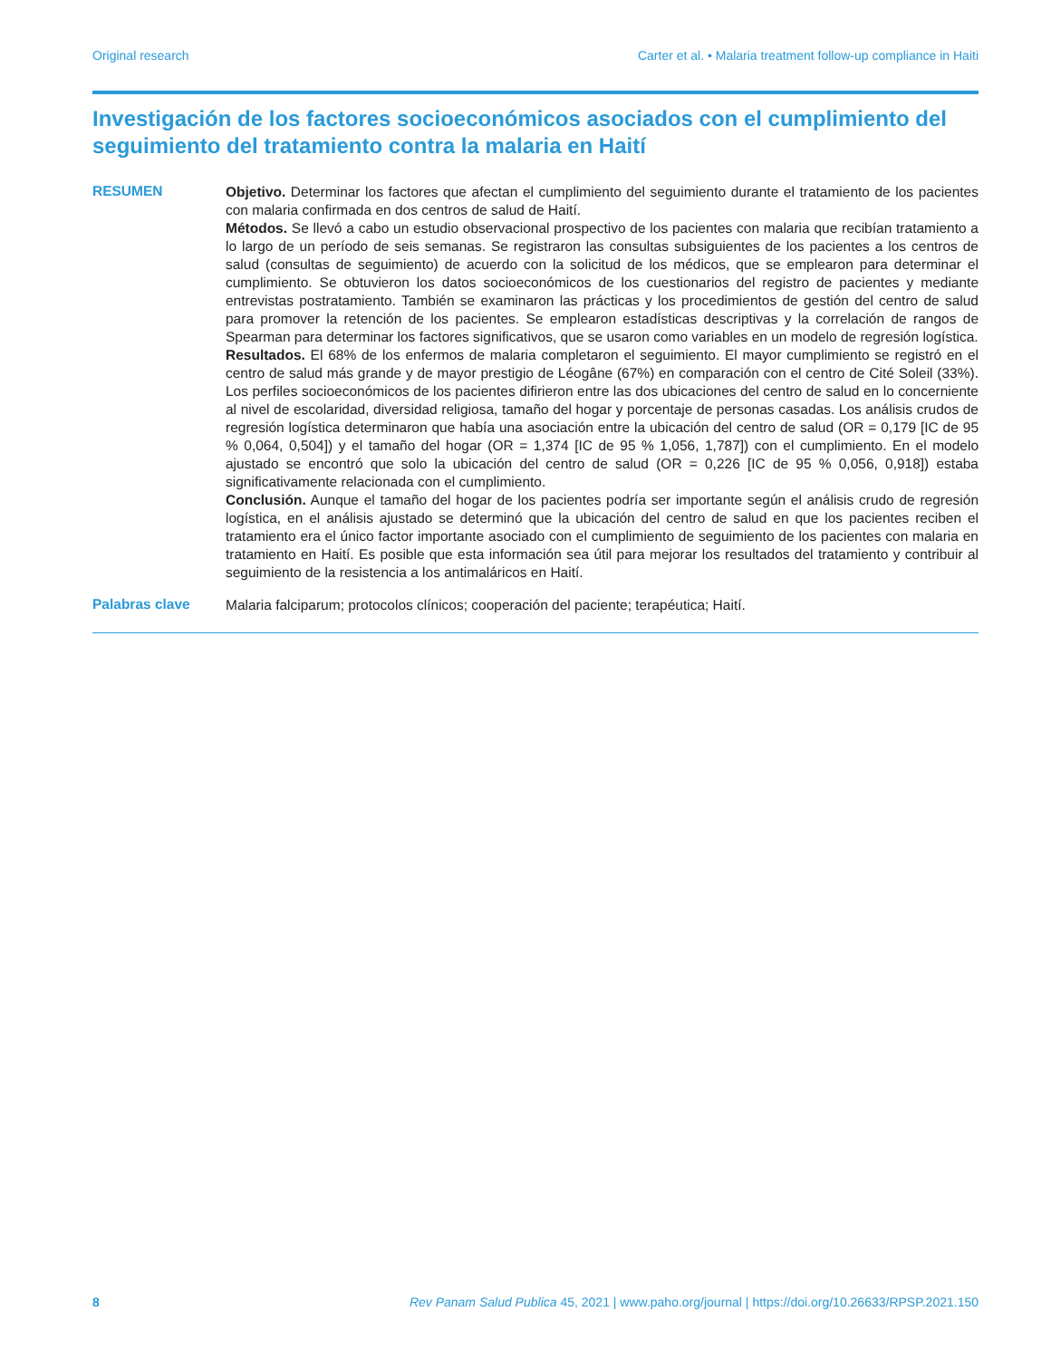Original research Carter et al. • Malaria treatment follow-up compliance in Haiti
Investigación de los factores socioeconómicos asociados con el cumplimiento del seguimiento del tratamiento contra la malaria en Haití
RESUMEN
Objetivo. Determinar los factores que afectan el cumplimiento del seguimiento durante el tratamiento de los pacientes con malaria confirmada en dos centros de salud de Haití.
Métodos. Se llevó a cabo un estudio observacional prospectivo de los pacientes con malaria que recibían tratamiento a lo largo de un período de seis semanas. Se registraron las consultas subsiguientes de los pacientes a los centros de salud (consultas de seguimiento) de acuerdo con la solicitud de los médicos, que se emplearon para determinar el cumplimiento. Se obtuvieron los datos socioeconómicos de los cuestionarios del registro de pacientes y mediante entrevistas postratamiento. También se examinaron las prácticas y los procedimientos de gestión del centro de salud para promover la retención de los pacientes. Se emplearon estadísticas descriptivas y la correlación de rangos de Spearman para determinar los factores significativos, que se usaron como variables en un modelo de regresión logística.
Resultados. El 68% de los enfermos de malaria completaron el seguimiento. El mayor cumplimiento se registró en el centro de salud más grande y de mayor prestigio de Léogâne (67%) en comparación con el centro de Cité Soleil (33%). Los perfiles socioeconómicos de los pacientes difirieron entre las dos ubicaciones del centro de salud en lo concerniente al nivel de escolaridad, diversidad religiosa, tamaño del hogar y porcentaje de personas casadas. Los análisis crudos de regresión logística determinaron que había una asociación entre la ubicación del centro de salud (OR = 0,179 [IC de 95 % 0,064, 0,504]) y el tamaño del hogar (OR = 1,374 [IC de 95 % 1,056, 1,787]) con el cumplimiento. En el modelo ajustado se encontró que solo la ubicación del centro de salud (OR = 0,226 [IC de 95 % 0,056, 0,918]) estaba significativamente relacionada con el cumplimiento.
Conclusión. Aunque el tamaño del hogar de los pacientes podría ser importante según el análisis crudo de regresión logística, en el análisis ajustado se determinó que la ubicación del centro de salud en que los pacientes reciben el tratamiento era el único factor importante asociado con el cumplimiento de seguimiento de los pacientes con malaria en tratamiento en Haití. Es posible que esta información sea útil para mejorar los resultados del tratamiento y contribuir al seguimiento de la resistencia a los antimaláricos en Haití.
Palabras clave
Malaria falciparum; protocolos clínicos; cooperación del paciente; terapéutica; Haití.
8 Rev Panam Salud Publica 45, 2021 | www.paho.org/journal | https://doi.org/10.26633/RPSP.2021.150